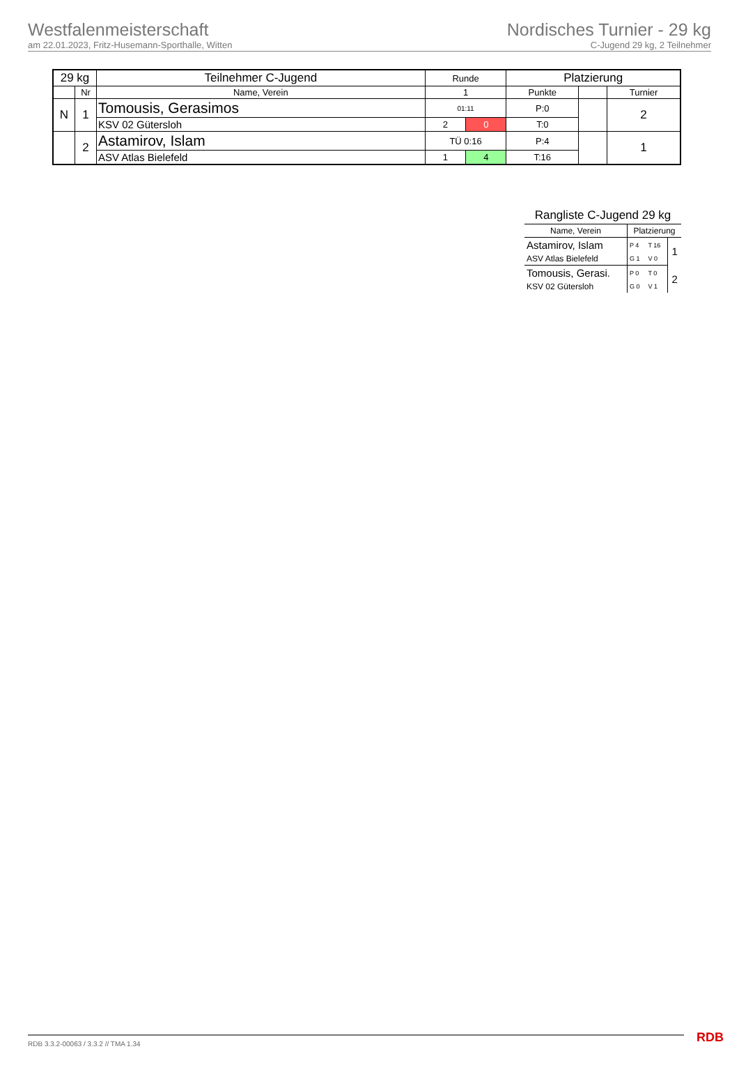Westfalenmeisterschaft
am 22.01.2023, Fritz-Husemann-Sporthalle, Witten
Nordisches Turnier - 29 kg
C-Jugend 29 kg, 2 Teilnehmer
| 29 kg | | Teilnehmer C-Jugend | Runde | | Platzierung | | |
| | Nr | Name, Verein | 1 | | Punkte | | Turnier |
| N | 1 | Tomousis, Gerasimos | 01:11 | | P:0 | | 2 |
| | | KSV 02 Gütersloh | 2 | 0 | T:0 | | |
| | 2 | Astamirov, Islam | TÜ 0:16 | | P:4 | | 1 |
| | | ASV Atlas Bielefeld | 1 | 4 | T:16 | | |
| Rangliste C-Jugend 29 kg | | | |
| Name, Verein | Platzierung | | |
| Astamirov, Islam | P 4 | T 16 | 1 |
| ASV Atlas Bielefeld | G 1 | V 0 | |
| Tomousis, Gerasi. | P 0 | T 0 | 2 |
| KSV 02 Gütersloh | G 0 | V 1 | |
RDB 3.3.2-00063 / 3.3.2 // TMA 1.34 RDB